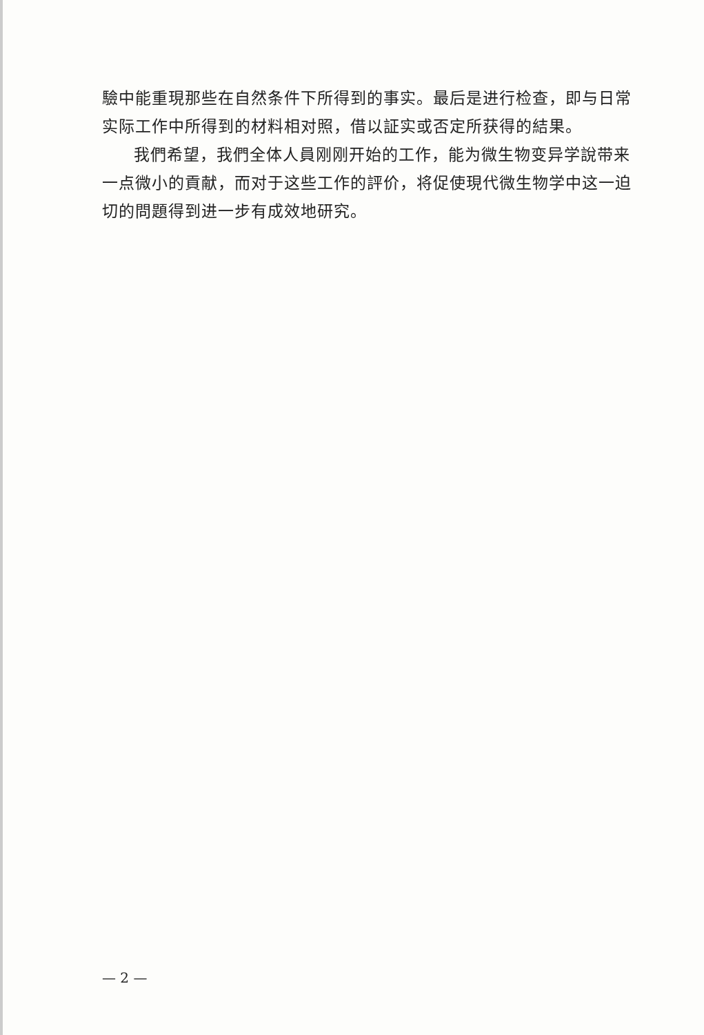驗中能重現那些在自然条件下所得到的事实。最后是进行检查，即与日常实际工作中所得到的材料相对照，借以証实或否定所获得的結果。
我們希望，我們全体人員刚刚开始的工作，能为微生物变异学說带来一点微小的貢献，而对于这些工作的評价，将促使現代微生物学中这一迫切的問題得到进一步有成效地研究。
— 2 —